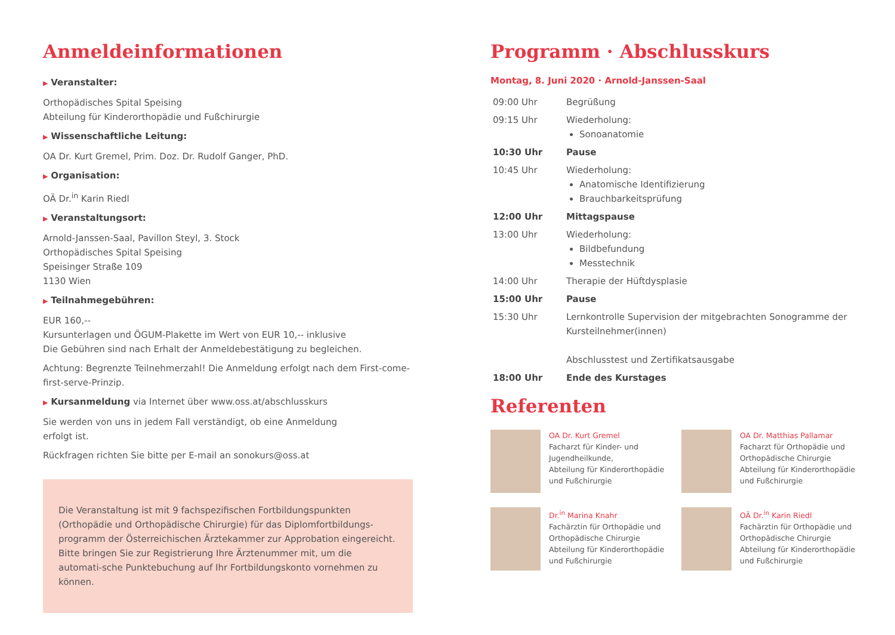Anmeldeinformationen
▶ Veranstalter:
Orthopädisches Spital Speising
Abteilung für Kinderorthopädie und Fußchirurgie
▶ Wissenschaftliche Leitung:
OA Dr. Kurt Gremel, Prim. Doz. Dr. Rudolf Ganger, PhD.
▶ Organisation:
OÄ Dr.<sup>in</sup> Karin Riedl
▶ Veranstaltungsort:
Arnold-Janssen-Saal, Pavillon Steyl, 3. Stock
Orthopädisches Spital Speising
Speisinger Straße 109
1130 Wien
▶ Teilnahmegebühren:
EUR 160,--
Kursunterlagen und ÖGUM-Plakette im Wert von EUR 10,-- inklusive
Die Gebühren sind nach Erhalt der Anmeldebestätigung zu begleichen.
Achtung: Begrenzte Teilnehmerzahl! Die Anmeldung erfolgt nach dem First-come-first-serve-Prinzip.
▶ Kursanmeldung via Internet über www.oss.at/abschlusskurs
Sie werden von uns in jedem Fall verständigt, ob eine Anmeldung
erfolgt ist.
Rückfragen richten Sie bitte per E-mail an sonokurs@oss.at
Die Veranstaltung ist mit 9 fachspezifischen Fortbildungspunkten (Orthopädie und Orthopädische Chirurgie) für das Diplomfortbildungs-programm der Österreichischen Ärztekammer zur Approbation eingereicht. Bitte bringen Sie zur Registrierung Ihre Ärztenummer mit, um die automati-sche Punktebuchung auf Ihr Fortbildungskonto vornehmen zu können.
Programm · Abschlusskurs
Montag, 8. Juni 2020 · Arnold-Janssen-Saal
| 09:00 Uhr | Begrüßung |
| 09:15 Uhr | Wiederholung: Sonoanatomie |
| 10:30 Uhr | Pause |
| 10:45 Uhr | Wiederholung: Anatomische Identifizierung Brauchbarkeitsprüfung |
| 12:00 Uhr | Mittagspause |
| 13:00 Uhr | Wiederholung: Bildbefundung Messtechnik |
| 14:00 Uhr | Therapie der Hüftdysplasie |
| 15:00 Uhr | Pause |
| 15:30 Uhr | Lernkontrolle Supervision der mitgebrachten Sonogramme der Kursteilnehmer(innen) Abschlusstest und Zertifikatsausgabe |
| 18:00 Uhr | Ende des Kurstages |
Referenten
OA Dr. Kurt Gremel
Facharzt für Kinder- und Jugendheilkunde,
Abteilung für Kinderorthopädie und Fußchirurgie
OA Dr. Matthias Pallamar
Facharzt für Orthopädie und Orthopädische Chirurgie
Abteilung für Kinderorthopädie und Fußchirurgie
Dr.<sup>in</sup> Marina Knahr
Fachärztin für Orthopädie und Orthopädische Chirurgie
Abteilung für Kinderorthopädie und Fußchirurgie
OÄ Dr.<sup>in</sup> Karin Riedl
Fachärztin für Orthopädie und Orthopädische Chirurgie
Abteilung für Kinderorthopädie und Fußchirurgie